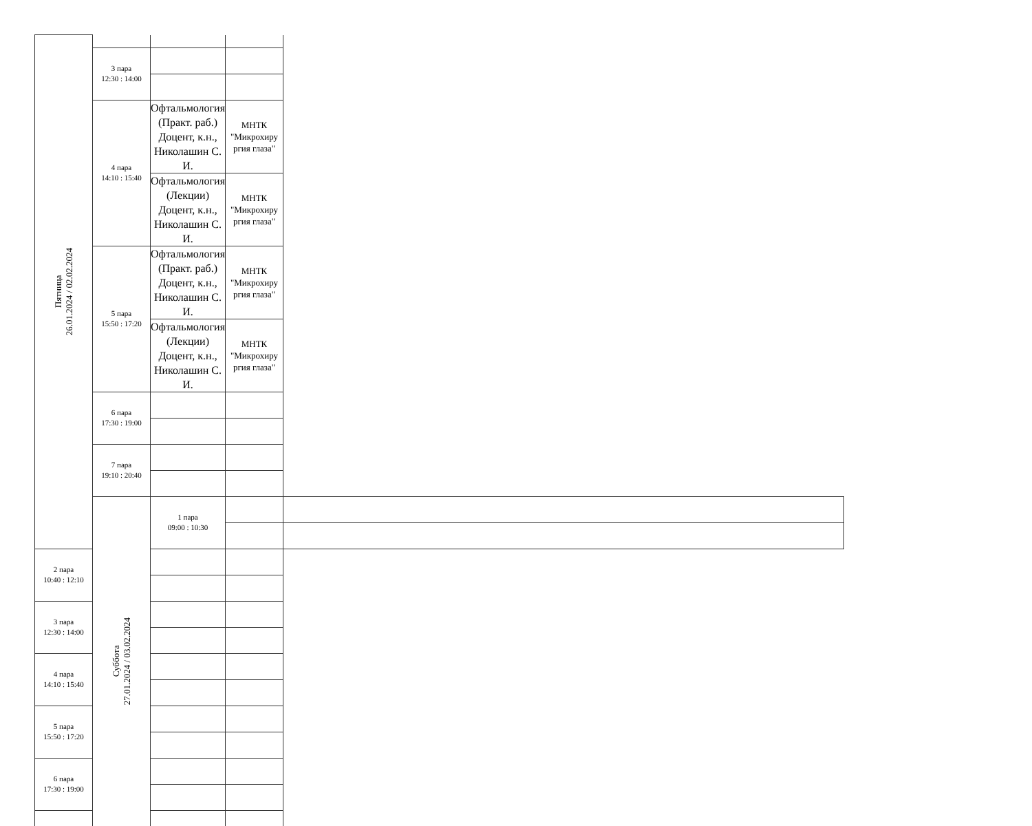| Пятница 26.01.2024 / 02.02.2024 | | | | |
| | 3 пара 12:30 : 14:00 | | | |
| | 4 пара 14:10 : 15:40 | Офтальмология (Практ. раб.) Доцент, к.н., Николашин С. И. | МНТК "Микрохиру ргия глаза" | |
| | | Офтальмология (Лекции) Доцент, к.н., Николашин С. И. | МНТК "Микрохиру ргия глаза" | |
| | 5 пара 15:50 : 17:20 | Офтальмология (Практ. раб.) Доцент, к.н., Николашин С. И. | МНТК "Микрохиру ргия глаза" | |
| | | Офтальмология (Лекции) Доцент, к.н., Николашин С. И. | МНТК "Микрохиру ргия глаза" | |
| | 6 пара 17:30 : 19:00 | | | |
| | 7 пара 19:10 : 20:40 | | | |
| | Суббота 27.01.2024 / 03.02.2024 | 1 пара 09:00 : 10:30 | | |
| 2 пара 10:40 : 12:10 | | | | |
| 3 пара 12:30 : 14:00 | | | | |
| 4 пара 14:10 : 15:40 | | | | |
| 5 пара 15:50 : 17:20 | | | | |
| 6 пара 17:30 : 19:00 | | | | |